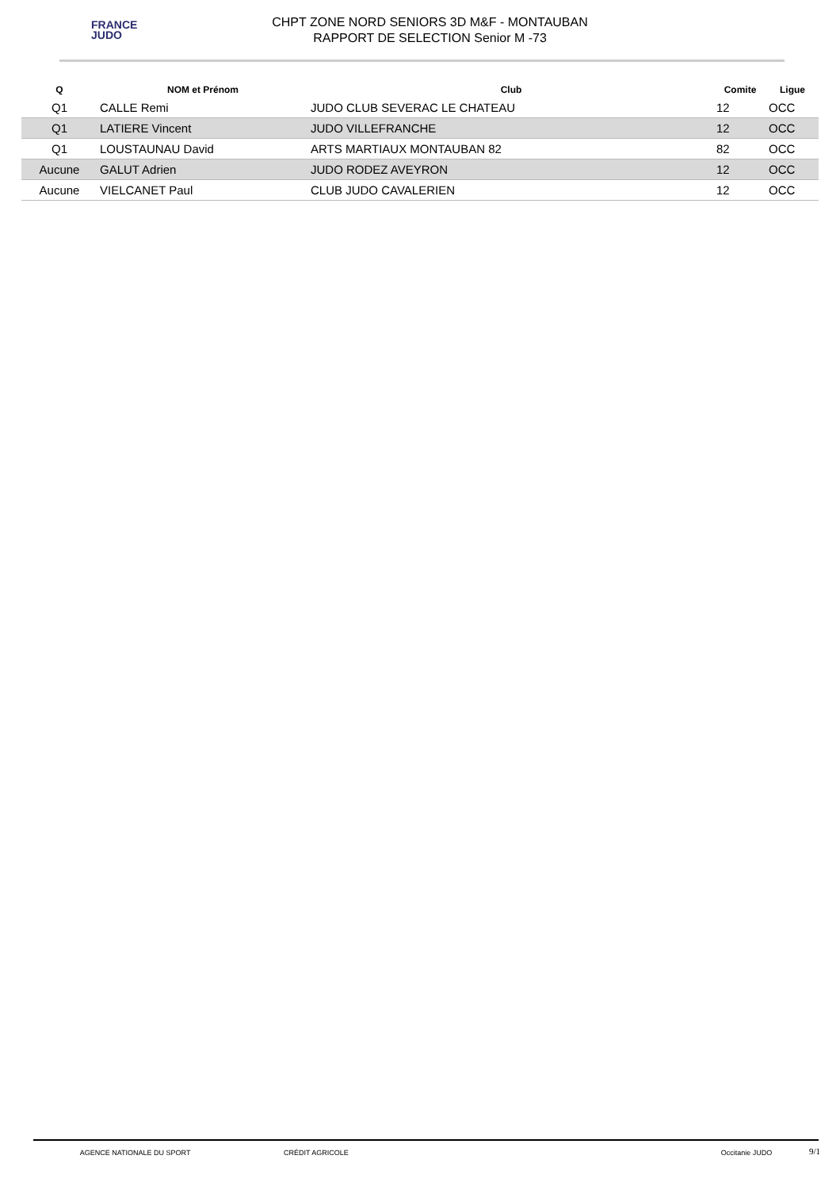FRANCE
JUDO
CHPT ZONE NORD SENIORS 3D M&F - MONTAUBAN
RAPPORT DE SELECTION Senior M -73
| Q | NOM et Prénom | Club | Comite | Ligue |
| --- | --- | --- | --- | --- |
| Q1 | CALLE Remi | JUDO CLUB SEVERAC LE CHATEAU | 12 | OCC |
| Q1 | LATIERE Vincent | JUDO VILLEFRANCHE | 12 | OCC |
| Q1 | LOUSTAUNAU David | ARTS MARTIAUX MONTAUBAN 82 | 82 | OCC |
| Aucune | GALUT Adrien | JUDO RODEZ AVEYRON | 12 | OCC |
| Aucune | VIELCANET Paul | CLUB JUDO CAVALERIEN | 12 | OCC |
AGENCE NATIONALE DU SPORT CRÉDIT AGRICOLE Occitanie JUDO
9/1